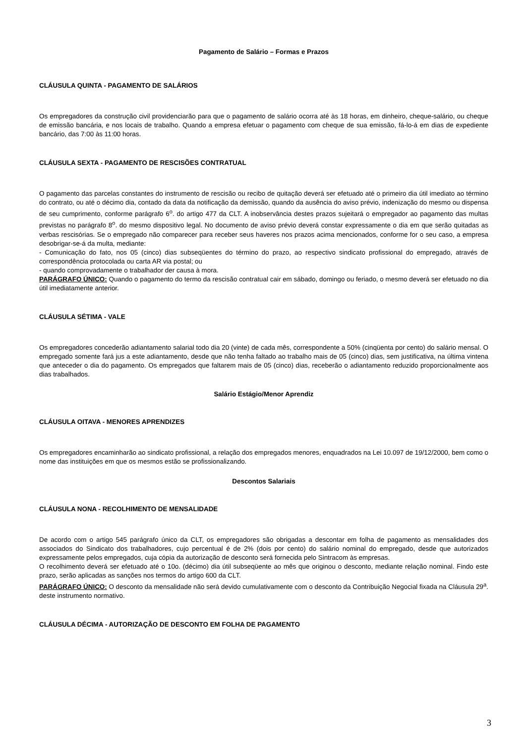Pagamento de Salário – Formas e Prazos
CLÁUSULA QUINTA - PAGAMENTO DE SALÁRIOS
Os empregadores da construção civil providenciarão para que o pagamento de salário ocorra até às 18 horas, em dinheiro, cheque-salário, ou cheque de emissão bancária, e nos locais de trabalho. Quando a empresa efetuar o pagamento com cheque de sua emissão, fá-lo-á em dias de expediente bancário, das 7:00 às 11:00 horas.
CLÁUSULA SEXTA - PAGAMENTO DE RESCISÕES CONTRATUAL
O pagamento das parcelas constantes do instrumento de rescisão ou recibo de quitação deverá ser efetuado até o primeiro dia útil imediato ao término do contrato, ou até o décimo dia, contado da data da notificação da demissão, quando da ausência do aviso prévio, indenização do mesmo ou dispensa de seu cumprimento, conforme parágrafo 6<sup>o</sup>. do artigo 477 da CLT. A inobservância destes prazos sujeitará o empregador ao pagamento das multas previstas no parágrafo 8<sup>o</sup>. do mesmo dispositivo legal. No documento de aviso prévio deverá constar expressamente o dia em que serão quitadas as verbas rescisórias. Se o empregado não comparecer para receber seus haveres nos prazos acima mencionados, conforme for o seu caso, a empresa desobrigar-se-á da multa, mediante:
- Comunicação do fato, nos 05 (cinco) dias subseqüentes do término do prazo, ao respectivo sindicato profissional do empregado, através de correspondência protocolada ou carta AR via postal; ou
- quando comprovadamente o trabalhador der causa à mora.
PARÁGRAFO ÚNICO: Quando o pagamento do termo da rescisão contratual cair em sábado, domingo ou feriado, o mesmo deverá ser efetuado no dia útil imediatamente anterior.
CLÁUSULA SÉTIMA - VALE
Os empregadores concederão adiantamento salarial todo dia 20 (vinte) de cada mês, correspondente a 50% (cinqüenta por cento) do salário mensal. O empregado somente fará jus a este adiantamento, desde que não tenha faltado ao trabalho mais de 05 (cinco) dias, sem justificativa, na última vintena que anteceder o dia do pagamento. Os empregados que faltarem mais de 05 (cinco) dias, receberão o adiantamento reduzido proporcionalmente aos dias trabalhados.
Salário Estágio/Menor Aprendiz
CLÁUSULA OITAVA - MENORES APRENDIZES
Os empregadores encaminharão ao sindicato profissional, a relação dos empregados menores, enquadrados na Lei 10.097 de 19/12/2000, bem como o nome das instituições em que os mesmos estão se profissionalizando.
Descontos Salariais
CLÁUSULA NONA - RECOLHIMENTO DE MENSALIDADE
De acordo com o artigo 545 parágrafo único da CLT, os empregadores são obrigadas a descontar em folha de pagamento as mensalidades dos associados do Sindicato dos trabalhadores, cujo percentual é de 2% (dois por cento) do salário nominal do empregado, desde que autorizados expressamente pelos empregados, cuja cópia da autorização de desconto será fornecida pelo Sintracom às empresas.
O recolhimento deverá ser efetuado até o 10o. (décimo) dia útil subseqüente ao mês que originou o desconto, mediante relação nominal. Findo este prazo, serão aplicadas as sanções nos termos do artigo 600 da CLT.
PARÁGRAFO ÚNICO: O desconto da mensalidade não será devido cumulativamente com o desconto da Contribuição Negocial fixada na Cláusula 29<sup>a</sup>. deste instrumento normativo.
CLÁUSULA DÉCIMA - AUTORIZAÇÃO DE DESCONTO EM FOLHA DE PAGAMENTO
3